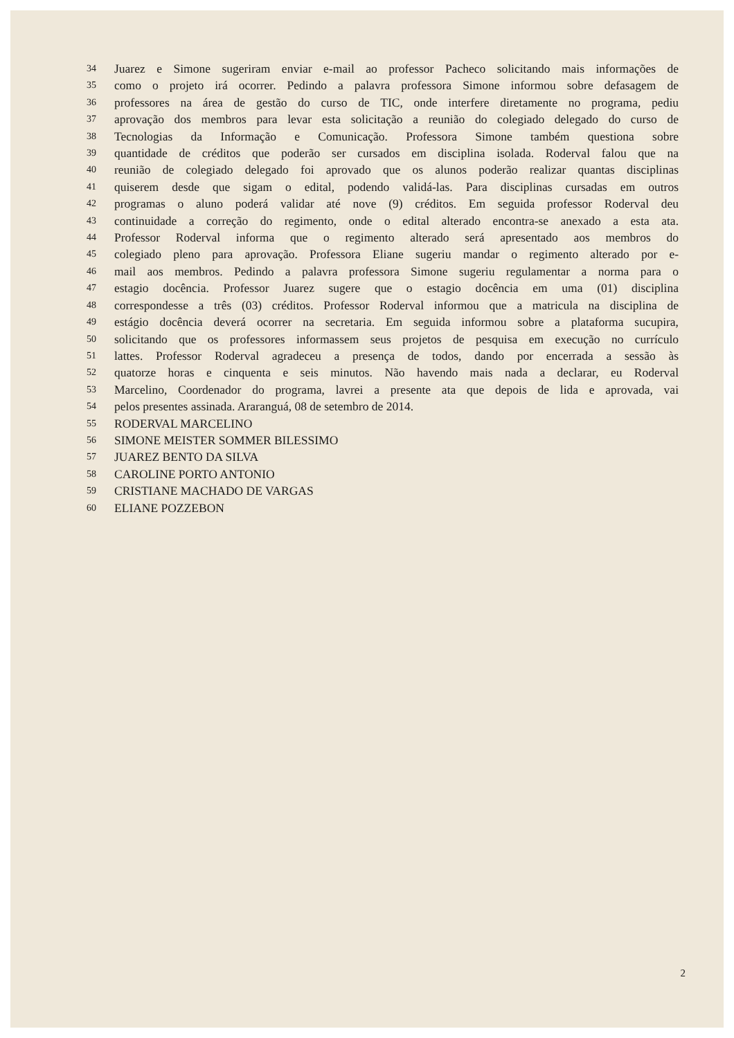34 Juarez e Simone sugeriram enviar e-mail ao professor Pacheco solicitando mais informações de
35 como o projeto irá ocorrer. Pedindo a palavra professora Simone informou sobre defasagem de
36 professores na área de gestão do curso de TIC, onde interfere diretamente no programa, pediu
37 aprovação dos membros para levar esta solicitação a reunião do colegiado delegado do curso de
38 Tecnologias da Informação e Comunicação. Professora Simone também questiona sobre
39 quantidade de créditos que poderão ser cursados em disciplina isolada. Roderval falou que na
40 reunião de colegiado delegado foi aprovado que os alunos poderão realizar quantas disciplinas
41 quiserem desde que sigam o edital, podendo validá-las. Para disciplinas cursadas em outros
42 programas o aluno poderá validar até nove (9) créditos. Em seguida professor Roderval deu
43 continuidade a correção do regimento, onde o edital alterado encontra-se anexado a esta ata.
44 Professor Roderval informa que o regimento alterado será apresentado aos membros do
45 colegiado pleno para aprovação. Professora Eliane sugeriu mandar o regimento alterado por e-
46 mail aos membros. Pedindo a palavra professora Simone sugeriu regulamentar a norma para o
47 estagio docência. Professor Juarez sugere que o estagio docência em uma (01) disciplina
48 correspondesse a três (03) créditos. Professor Roderval informou que a matricula na disciplina de
49 estágio docência deverá ocorrer na secretaria. Em seguida informou sobre a plataforma sucupira,
50 solicitando que os professores informassem seus projetos de pesquisa em execução no currículo
51 lattes. Professor Roderval agradeceu a presença de todos, dando por encerrada a sessão às
52 quatorze horas e cinquenta e seis minutos. Não havendo mais nada a declarar, eu Roderval
53 Marcelino, Coordenador do programa, lavrei a presente ata que depois de lida e aprovada, vai
54 pelos presentes assinada. Araranguá, 08 de setembro de 2014.
55 RODERVAL MARCELINO
56 SIMONE MEISTER SOMMER BILESSIMO
57 JUAREZ BENTO DA SILVA
58 CAROLINE PORTO ANTONIO
59 CRISTIANE MACHADO DE VARGAS
60 ELIANE POZZEBON
2